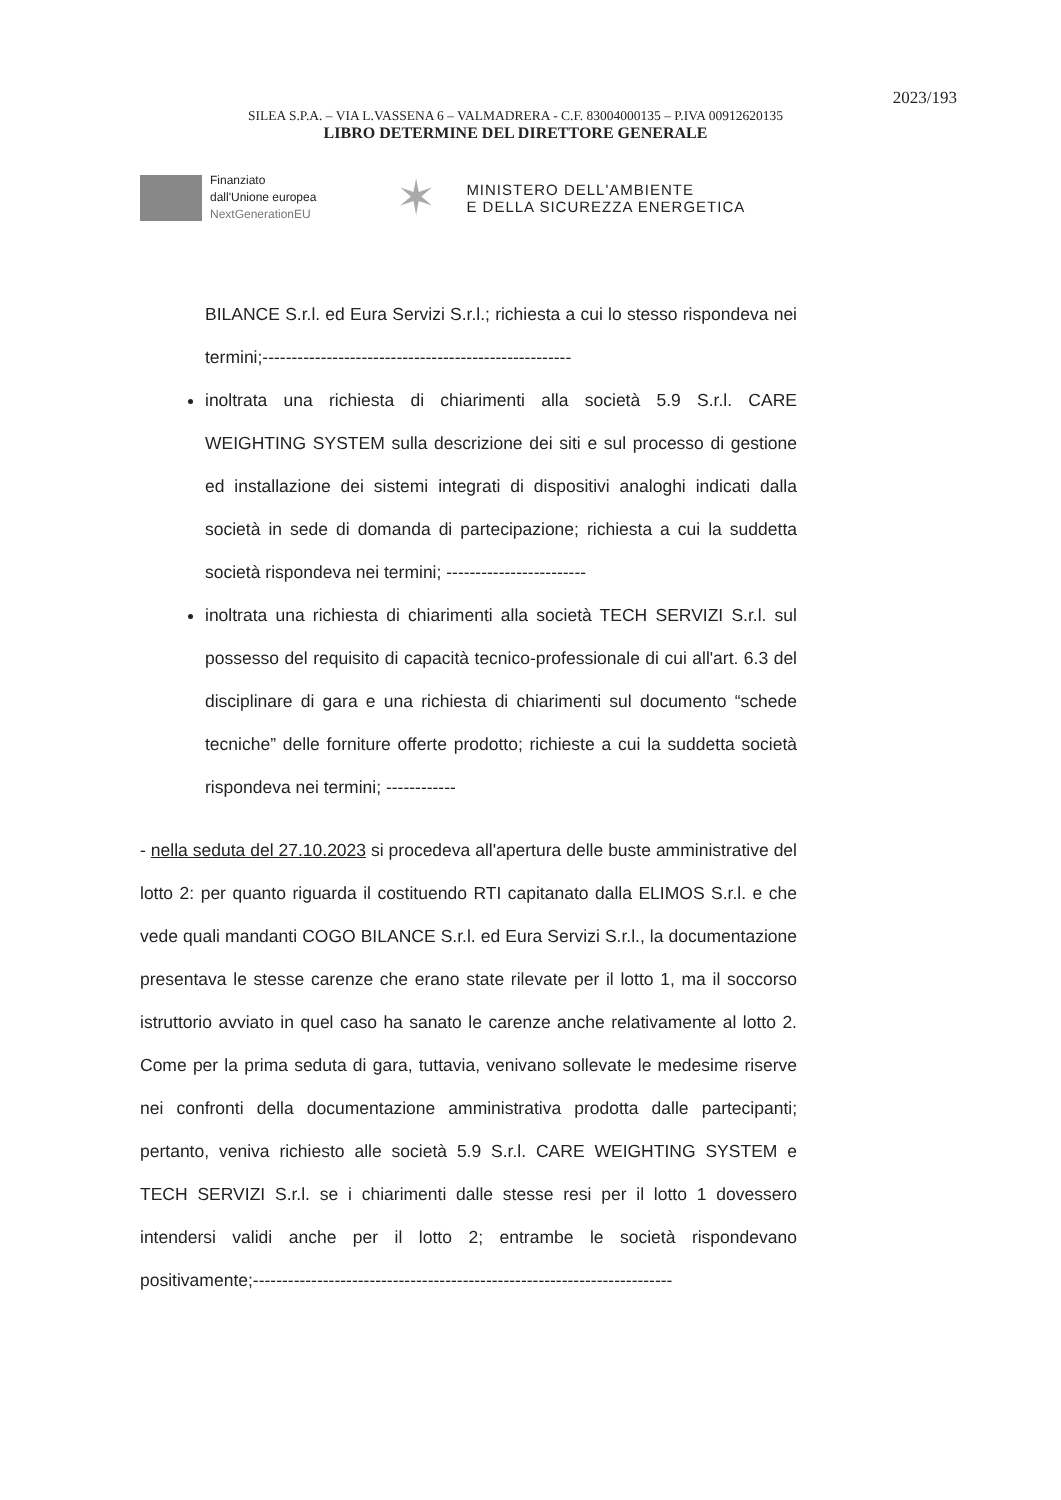2023/193
SILEA S.P.A. – VIA L.VASSENA 6 – VALMADRERA - C.F. 83004000135 – P.IVA 00912620135
LIBRO DETERMINE DEL DIRETTORE GENERALE
Finanziato
dall'Unione europea
NextGenerationEU
✶
MINISTERO DELL'AMBIENTE
E DELLA SICUREZZA ENERGETICA
BILANCE S.r.l. ed Eura Servizi S.r.l.; richiesta a cui lo stesso rispondeva nei termini;-----------------------------------------------------
inoltrata una richiesta di chiarimenti alla società 5.9 S.r.l. CARE WEIGHTING SYSTEM sulla descrizione dei siti e sul processo di gestione ed installazione dei sistemi integrati di dispositivi analoghi indicati dalla società in sede di domanda di partecipazione; richiesta a cui la suddetta società rispondeva nei termini; ------------------------
inoltrata una richiesta di chiarimenti alla società TECH SERVIZI S.r.l. sul possesso del requisito di capacità tecnico-professionale di cui all'art. 6.3 del disciplinare di gara e una richiesta di chiarimenti sul documento “schede tecniche” delle forniture offerte prodotto; richieste a cui la suddetta società rispondeva nei termini; ------------
- nella seduta del 27.10.2023 si procedeva all'apertura delle buste amministrative del lotto 2: per quanto riguarda il costituendo RTI capitanato dalla ELIMOS S.r.l. e che vede quali mandanti COGO BILANCE S.r.l. ed Eura Servizi S.r.l., la documentazione presentava le stesse carenze che erano state rilevate per il lotto 1, ma il soccorso istruttorio avviato in quel caso ha sanato le carenze anche relativamente al lotto 2. Come per la prima seduta di gara, tuttavia, venivano sollevate le medesime riserve nei confronti della documentazione amministrativa prodotta dalle partecipanti; pertanto, veniva richiesto alle società 5.9 S.r.l. CARE WEIGHTING SYSTEM e TECH SERVIZI S.r.l. se i chiarimenti dalle stesse resi per il lotto 1 dovessero intendersi validi anche per il lotto 2; entrambe le società rispondevano positivamente;------------------------------------------------------------------------